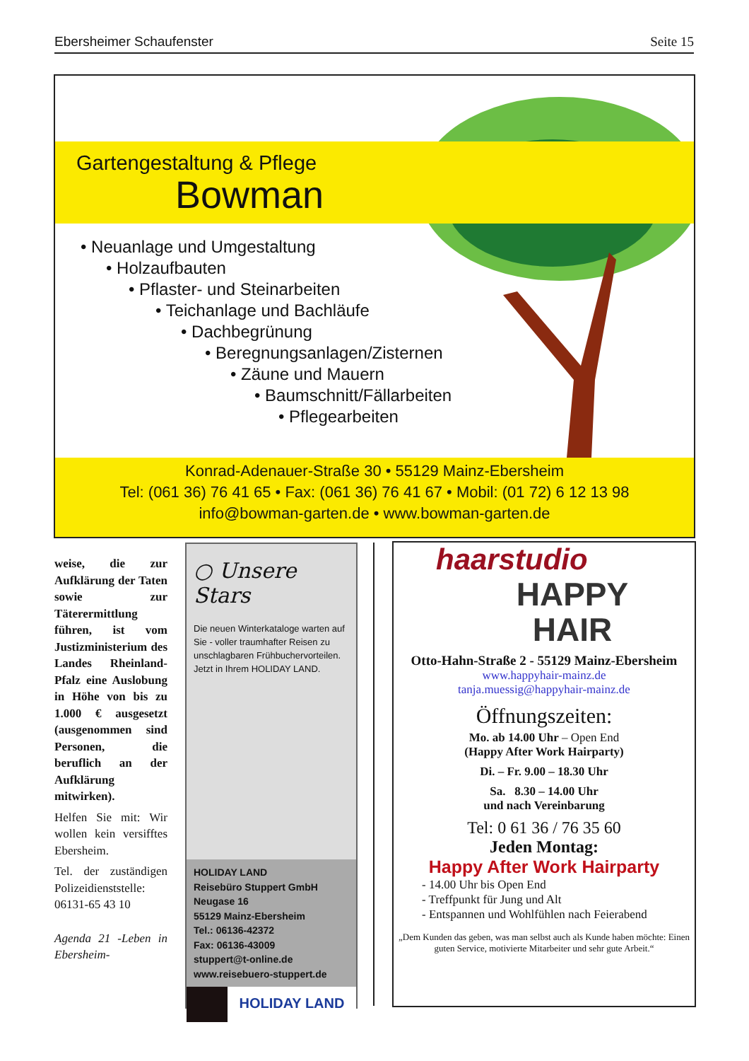Ebersheimer Schaufenster Seite 15
Gartengestaltung & Pflege
Bowman
• Neuanlage und Umgestaltung
• Holzaufbauten
• Pflaster- und Steinarbeiten
• Teichanlage und Bachläufe
• Dachbegrünung
• Beregnungsanlagen/Zisternen
• Zäune und Mauern
• Baumschnitt/Fällarbeiten
• Pflegearbeiten
Konrad-Adenauer-Straße 30 • 55129 Mainz-Ebersheim
Tel: (061 36) 76 41 65 • Fax: (061 36) 76 41 67 • Mobil: (01 72) 6 12 13 98
info@bowman-garten.de • www.bowman-garten.de
weise, die zur Aufklärung der Taten sowie zur Täterermittlung führen, ist vom Justizministerium des Landes Rheinland-Pfalz eine Auslobung in Höhe von bis zu 1.000 € ausgesetzt (ausgenommen sind Personen, die beruflich an der Aufklärung mitwirken).
Helfen Sie mit: Wir wollen kein versifftes Ebersheim.
Tel. der zuständigen Polizeidienststelle: 06131-65 43 10
Agenda 21 -Leben in Ebersheim-
○ Unsere Stars
Die neuen Winterkataloge warten auf Sie - voller traumhafter Reisen zu unschlagbaren Frühbuchervorteilen. Jetzt in Ihrem HOLIDAY LAND.
HOLIDAY LAND
Reisebüro Stuppert GmbH
Neugase 16
55129 Mainz-Ebersheim
Tel.: 06136-42372
Fax: 06136-43009
stuppert@t-online.de
www.reisebuero-stuppert.de
HOLIDAY LAND
haarstudio
HAPPY
HAIR
Otto-Hahn-Straße 2 - 55129 Mainz-Ebersheim
www.happyhair-mainz.de
tanja.muessig@happyhair-mainz.de
Öffnungszeiten:
Mo. ab 14.00 Uhr – Open End
(Happy After Work Hairparty)
Di. – Fr. 9.00 – 18.30 Uhr
Sa. 8.30 – 14.00 Uhr
und nach Vereinbarung
Tel: 0 61 36 / 76 35 60
Jeden Montag:
Happy After Work Hairparty
- 14.00 Uhr bis Open End
- Treffpunkt für Jung und Alt
- Entspannen und Wohlfühlen nach Feierabend
„Dem Kunden das geben, was man selbst auch als Kunde haben möchte: Einen guten Service, motivierte Mitarbeiter und sehr gute Arbeit.“